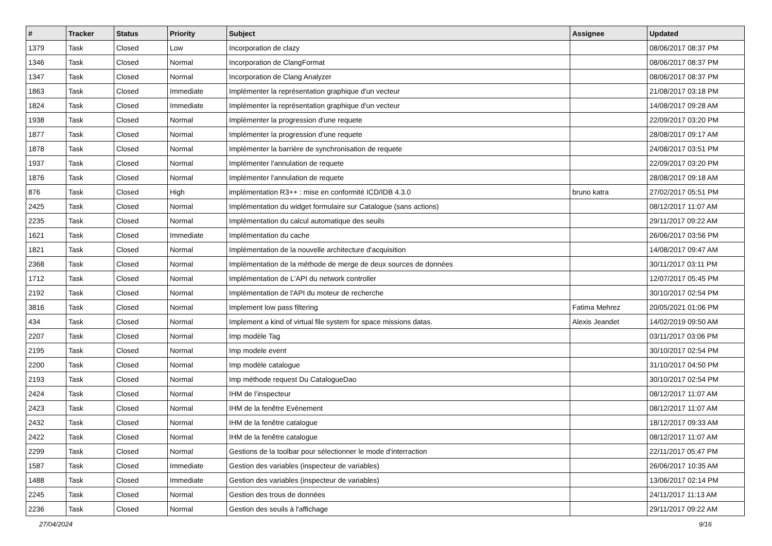| # | Tracker | Status | Priority | Subject | Assignee | Updated |
| --- | --- | --- | --- | --- | --- | --- |
| 1379 | Task | Closed | Low | Incorporation de clazy | | 08/06/2017 08:37 PM |
| 1346 | Task | Closed | Normal | Incorporation de ClangFormat | | 08/06/2017 08:37 PM |
| 1347 | Task | Closed | Normal | Incorporation de Clang Analyzer | | 08/06/2017 08:37 PM |
| 1863 | Task | Closed | Immediate | Implémenter la représentation graphique d'un vecteur | | 21/08/2017 03:18 PM |
| 1824 | Task | Closed | Immediate | Implémenter la représentation graphique d'un vecteur | | 14/08/2017 09:28 AM |
| 1938 | Task | Closed | Normal | Implémenter la progression d'une requete | | 22/09/2017 03:20 PM |
| 1877 | Task | Closed | Normal | Implémenter la progression d'une requete | | 28/08/2017 09:17 AM |
| 1878 | Task | Closed | Normal | Implémenter la barrière de synchronisation de requete | | 24/08/2017 03:51 PM |
| 1937 | Task | Closed | Normal | Implémenter l'annulation de requete | | 22/09/2017 03:20 PM |
| 1876 | Task | Closed | Normal | Implémenter l'annulation de requete | | 28/08/2017 09:18 AM |
| 876 | Task | Closed | High | implémentation R3++ : mise en conformité ICD/IDB 4.3.0 | bruno katra | 27/02/2017 05:51 PM |
| 2425 | Task | Closed | Normal | Implémentation du widget formulaire sur Catalogue (sans actions) | | 08/12/2017 11:07 AM |
| 2235 | Task | Closed | Normal | Implémentation du calcul automatique des seuils | | 29/11/2017 09:22 AM |
| 1621 | Task | Closed | Immediate | Implémentation du cache | | 26/06/2017 03:56 PM |
| 1821 | Task | Closed | Normal | Implémentation de la nouvelle architecture d'acquisition | | 14/08/2017 09:47 AM |
| 2368 | Task | Closed | Normal | Implémentation de la méthode de merge de deux sources de données | | 30/11/2017 03:11 PM |
| 1712 | Task | Closed | Normal | Implémentation de L'API du network controller | | 12/07/2017 05:45 PM |
| 2192 | Task | Closed | Normal | Implémentation de l'API du moteur de recherche | | 30/10/2017 02:54 PM |
| 3816 | Task | Closed | Normal | Implement low pass filtering | Fatima Mehrez | 20/05/2021 01:06 PM |
| 434 | Task | Closed | Normal | Implement a kind of virtual file system for space missions datas. | Alexis Jeandet | 14/02/2019 09:50 AM |
| 2207 | Task | Closed | Normal | Imp modèle Tag | | 03/11/2017 03:06 PM |
| 2195 | Task | Closed | Normal | Imp modele event | | 30/10/2017 02:54 PM |
| 2200 | Task | Closed | Normal | Imp modèle catalogue | | 31/10/2017 04:50 PM |
| 2193 | Task | Closed | Normal | Imp méthode request Du CatalogueDao | | 30/10/2017 02:54 PM |
| 2424 | Task | Closed | Normal | IHM de l’inspecteur | | 08/12/2017 11:07 AM |
| 2423 | Task | Closed | Normal | IHM de la fenêtre Evènement | | 08/12/2017 11:07 AM |
| 2432 | Task | Closed | Normal | IHM de la fenêtre catalogue | | 18/12/2017 09:33 AM |
| 2422 | Task | Closed | Normal | IHM de la fenêtre catalogue | | 08/12/2017 11:07 AM |
| 2299 | Task | Closed | Normal | Gestions de la toolbar pour sélectionner le mode d'interraction | | 22/11/2017 05:47 PM |
| 1587 | Task | Closed | Immediate | Gestion des variables (inspecteur de variables) | | 26/06/2017 10:35 AM |
| 1488 | Task | Closed | Immediate | Gestion des variables (inspecteur de variables) | | 13/06/2017 02:14 PM |
| 2245 | Task | Closed | Normal | Gestion des trous de données | | 24/11/2017 11:13 AM |
| 2236 | Task | Closed | Normal | Gestion des seuils à l'affichage | | 29/11/2017 09:22 AM |
27/04/2024 9/16